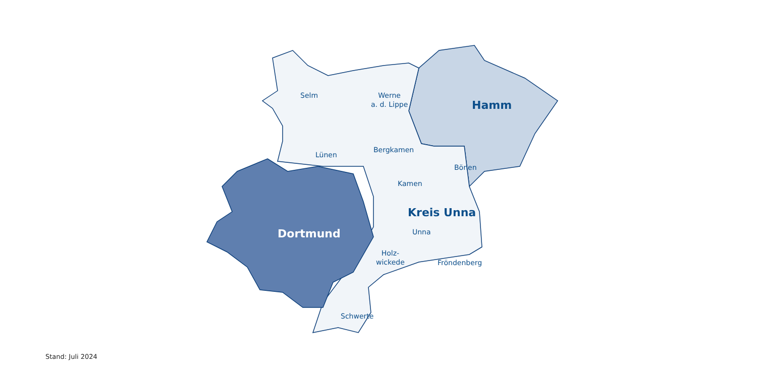Selm
Werne
a. d. Lippe
Hamm
Lünen
Bergkamen
Bönen
Kamen
Kreis Unna
Unna
Dortmund
Holz-
wickede
Fröndenberg
Schwerte
Stand: Juli 2024